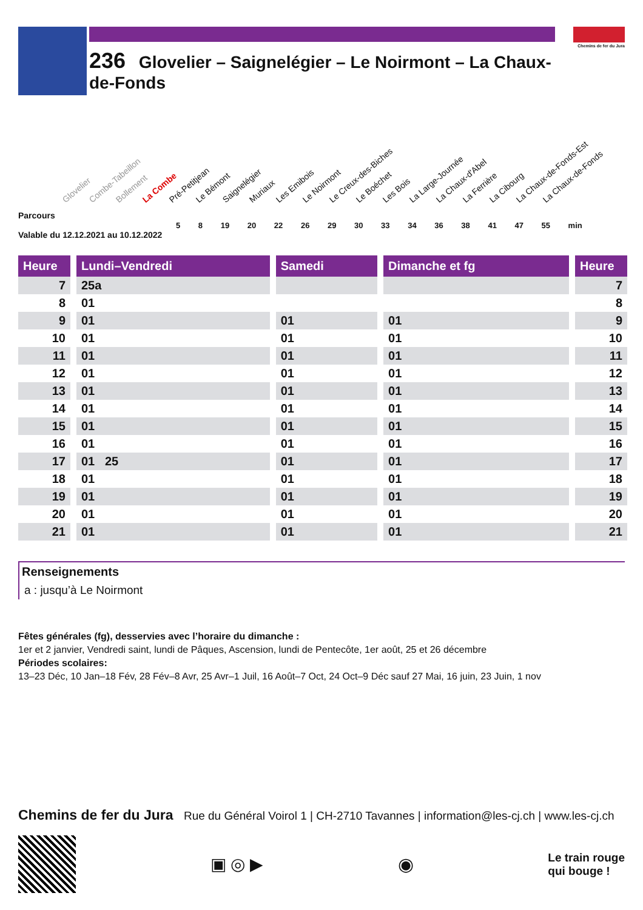236 Glovelier – Saignelégier – Le Noirmont – La Chaux-de-Fonds
Chemins de fer du Jura
Glovelier Combe-Tabeillon Bollement La Combe Pré-Petitjean Le Bémont Saignelégier Muriaux Les Emibois Le Noirmont Le Creux-des-Biches Le Boéchet Les Bois La Large-Journée La Chaux-d'Abel La Ferrière La Cibourg La Chaux-de-Fonds-Est La Chaux-de-Fonds
Parcours
5 8 19 20 22 26 29 30 33 34 36 38 41 47 55 min
Valable du 12.12.2021 au 10.12.2022
| Heure | | Lundi–Vendredi | | Samedi | | Dimanche et fg | | Heure |
| 7 | | 25a | | | | | | 7 |
| 8 | | 01 | | | | | | 8 |
| 9 | | 01 | | 01 | | 01 | | 9 |
| 10 | | 01 | | 01 | | 01 | | 10 |
| 11 | | 01 | | 01 | | 01 | | 11 |
| 12 | | 01 | | 01 | | 01 | | 12 |
| 13 | | 01 | | 01 | | 01 | | 13 |
| 14 | | 01 | | 01 | | 01 | | 14 |
| 15 | | 01 | | 01 | | 01 | | 15 |
| 16 | | 01 | | 01 | | 01 | | 16 |
| 17 | | 01 25 | | 01 | | 01 | | 17 |
| 18 | | 01 | | 01 | | 01 | | 18 |
| 19 | | 01 | | 01 | | 01 | | 19 |
| 20 | | 01 | | 01 | | 01 | | 20 |
| 21 | | 01 | | 01 | | 01 | | 21 |
Renseignements
a : jusqu’à Le Noirmont
Fêtes générales (fg), desservies avec l’horaire du dimanche :
1er et 2 janvier, Vendredi saint, lundi de Pâques, Ascension, lundi de Pentecôte, 1er août, 25 et 26 décembre
Périodes scolaires:
13–23 Déc, 10 Jan–18 Fév, 28 Fév–8 Avr, 25 Avr–1 Juil, 16 Août–7 Oct, 24 Oct–9 Déc sauf 27 Mai, 16 juin, 23 Juin, 1 nov
Chemins de fer du Jura Rue du Général Voirol 1 | CH-2710 Tavannes | information@les-cj.ch | www.les-cj.ch
▣ ◎ ▶ ◉
Le train rouge
qui bouge !